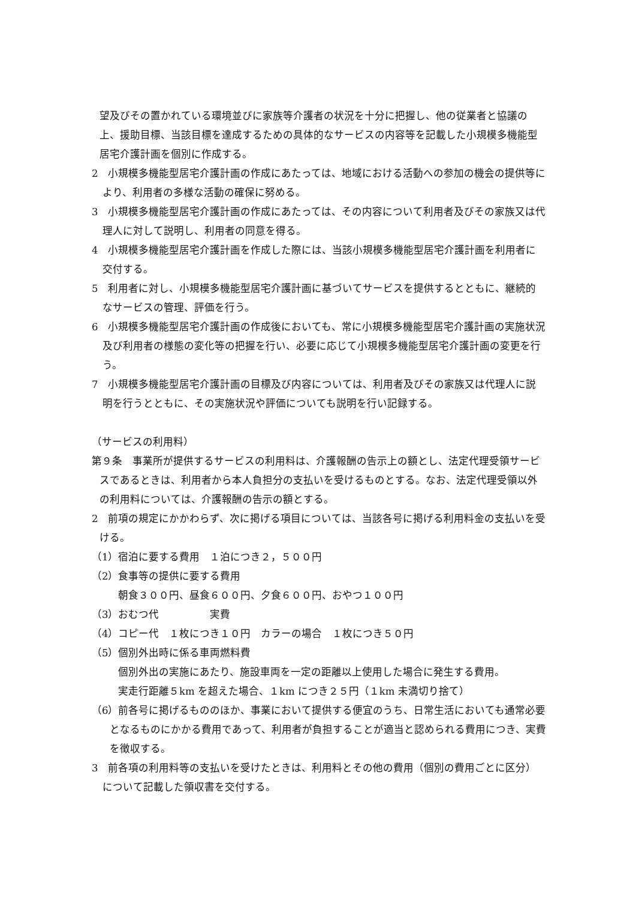望及びその置かれている環境並びに家族等介護者の状況を十分に把握し、他の従業者と協議の上、援助目標、当該目標を達成するための具体的なサービスの内容等を記載した小規模多機能型居宅介護計画を個別に作成する。
2　小規模多機能型居宅介護計画の作成にあたっては、地域における活動への参加の機会の提供等により、利用者の多様な活動の確保に努める。
3　小規模多機能型居宅介護計画の作成にあたっては、その内容について利用者及びその家族又は代理人に対して説明し、利用者の同意を得る。
4　小規模多機能型居宅介護計画を作成した際には、当該小規模多機能型居宅介護計画を利用者に交付する。
5　利用者に対し、小規模多機能型居宅介護計画に基づいてサービスを提供するとともに、継続的なサービスの管理、評価を行う。
6　小規模多機能型居宅介護計画の作成後においても、常に小規模多機能型居宅介護計画の実施状況及び利用者の様態の変化等の把握を行い、必要に応じて小規模多機能型居宅介護計画の変更を行う。
7　小規模多機能型居宅介護計画の目標及び内容については、利用者及びその家族又は代理人に説明を行うとともに、その実施状況や評価についても説明を行い記録する。
（サービスの利用料）
第９条　事業所が提供するサービスの利用料は、介護報酬の告示上の額とし、法定代理受領サービスであるときは、利用者から本人負担分の支払いを受けるものとする。なお、法定代理受領以外の利用料については、介護報酬の告示の額とする。
2　前項の規定にかかわらず、次に掲げる項目については、当該各号に掲げる利用料金の支払いを受ける。
（1）宿泊に要する費用　１泊につき２，５００円
（2）食事等の提供に要する費用
朝食３００円、昼食６００円、夕食６００円、おやつ１００円
（3）おむつ代　　　　　実費
（4）コピー代　１枚につき１０円　カラーの場合　１枚につき５０円
（5）個別外出時に係る車両燃料費
個別外出の実施にあたり、施設車両を一定の距離以上使用した場合に発生する費用。
実走行距離５km を超えた場合、１km につき２５円（１km 未満切り捨て）
（6）前各号に掲げるもののほか、事業において提供する便宜のうち、日常生活においても通常必要となるものにかかる費用であって、利用者が負担することが適当と認められる費用につき、実費を徴収する。
3　前各項の利用料等の支払いを受けたときは、利用料とその他の費用（個別の費用ごとに区分）について記載した領収書を交付する。